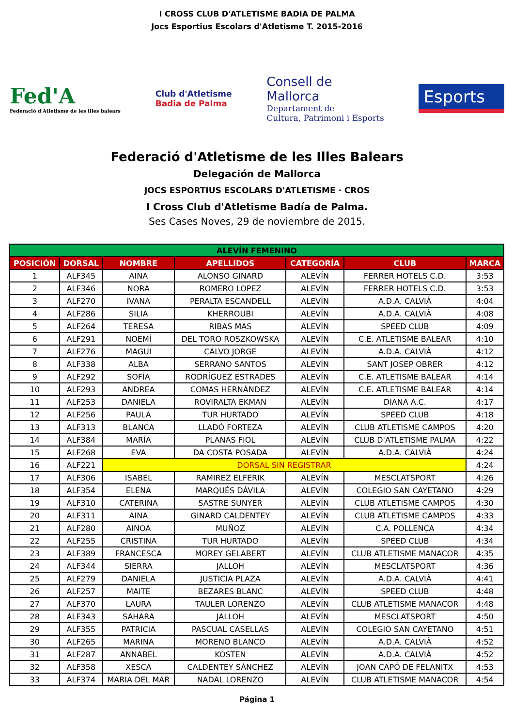I CROSS CLUB D'ATLETISME BADIA DE PALMA
Jocs Esportius Escolars d'Atletisme T. 2015-2016
Fed'A
Federació d'Atletisme de les illes balears
Club d'Atletisme
Badia de Palma
Consell de
Mallorca
Departament de
Cultura, Patrimoni i Esports
Esports
Federació d'Atletisme de les Illes Balears
Delegación de Mallorca
JOCS ESPORTIUS ESCOLARS D'ATLETISME · CROS
I Cross Club d'Atletisme Badía de Palma.
Ses Cases Noves, 29 de noviembre de 2015.
| ALEVÍN FEMENINO | | | | | | |
| --- | --- | --- | --- | --- | --- | --- |
| POSICIÓN | DORSAL | NOMBRE | APELLIDOS | CATEGORÍA | CLUB | MARCA |
| 1 | ALF345 | AINA | ALONSO GINARD | ALEVÍN | FERRER HOTELS C.D. | 3:53 |
| 2 | ALF346 | NORA | ROMERO LOPEZ | ALEVÍN | FERRER HOTELS C.D. | 3:53 |
| 3 | ALF270 | IVANA | PERALTA ESCANDELL | ALEVÍN | A.D.A. CALVIÀ | 4:04 |
| 4 | ALF286 | SILIA | KHERROUBI | ALEVÍN | A.D.A. CALVIÀ | 4:08 |
| 5 | ALF264 | TERESA | RIBAS MAS | ALEVÍN | SPEED CLUB | 4:09 |
| 6 | ALF291 | NOEMÍ | DEL TORO ROSZKOWSKA | ALEVÍN | C.E. ATLETISME BALEAR | 4:10 |
| 7 | ALF276 | MAGUI | CALVO JORGE | ALEVÍN | A.D.A. CALVIÀ | 4:12 |
| 8 | ALF338 | ALBA | SERRANO SANTOS | ALEVÍN | SANT JOSEP OBRER | 4:12 |
| 9 | ALF292 | SOFÍA | RODRÍGUEZ ESTRADES | ALEVÍN | C.E. ATLETISME BALEAR | 4:14 |
| 10 | ALF293 | ANDREA | COMAS HERNÁNDEZ | ALEVÍN | C.E. ATLETISME BALEAR | 4:14 |
| 11 | ALF253 | DANIELA | ROVIRALTA EKMAN | ALEVÍN | DIANA A.C. | 4:17 |
| 12 | ALF256 | PAULA | TUR HURTADO | ALEVÍN | SPEED CLUB | 4:18 |
| 13 | ALF313 | BLANCA | LLADÓ FORTEZA | ALEVÍN | CLUB ATLETISME CAMPOS | 4:20 |
| 14 | ALF384 | MARÍA | PLANAS FIOL | ALEVÍN | CLUB D'ATLETISME PALMA | 4:22 |
| 15 | ALF268 | EVA | DA COSTA POSADA | ALEVÍN | A.D.A. CALVIÀ | 4:24 |
| 16 | ALF221 | DORSAL SIN REGISTRAR | | | | 4:24 |
| 17 | ALF306 | ISABEL | RAMIREZ ELFERIK | ALEVÍN | MESCLATSPORT | 4:26 |
| 18 | ALF354 | ELENA | MARQUÉS DÁVILA | ALEVÍN | COLEGIO SAN CAYETANO | 4:29 |
| 19 | ALF310 | CATERINA | SASTRE SUNYER | ALEVÍN | CLUB ATLETISME CAMPOS | 4:30 |
| 20 | ALF311 | AINA | GINARD CALDENTEY | ALEVÍN | CLUB ATLETISME CAMPOS | 4:33 |
| 21 | ALF280 | AINOA | MUÑOZ | ALEVÍN | C.A. POLLENÇA | 4:34 |
| 22 | ALF255 | CRISTINA | TUR HURTADO | ALEVÍN | SPEED CLUB | 4:34 |
| 23 | ALF389 | FRANCESCA | MOREY GELABERT | ALEVÍN | CLUB ATLETISME MANACOR | 4:35 |
| 24 | ALF344 | SIERRA | JALLOH | ALEVÍN | MESCLATSPORT | 4:36 |
| 25 | ALF279 | DANIELA | JUSTICIA PLAZA | ALEVÍN | A.D.A. CALVIÀ | 4:41 |
| 26 | ALF257 | MAITE | BEZARES BLANC | ALEVÍN | SPEED CLUB | 4:48 |
| 27 | ALF370 | LAURA | TAULER LORENZO | ALEVÍN | CLUB ATLETISME MANACOR | 4:48 |
| 28 | ALF343 | SAHARA | JALLOH | ALEVÍN | MESCLATSPORT | 4:50 |
| 29 | ALF355 | PATRICIA | PASCUAL CASELLAS | ALEVÍN | COLEGIO SAN CAYETANO | 4:51 |
| 30 | ALF265 | MARINA | MORENO BLANCO | ALEVÍN | A.D.A. CALVIÀ | 4:52 |
| 31 | ALF287 | ANNABEL | KOSTEN | ALEVÍN | A.D.A. CALVIÀ | 4:52 |
| 32 | ALF358 | XESCA | CALDENTEY SÁNCHEZ | ALEVÍN | JOAN CAPÓ DE FELANITX | 4:53 |
| 33 | ALF374 | MARIA DEL MAR | NADAL LORENZO | ALEVÍN | CLUB ATLETISME MANACOR | 4:54 |
Página 1